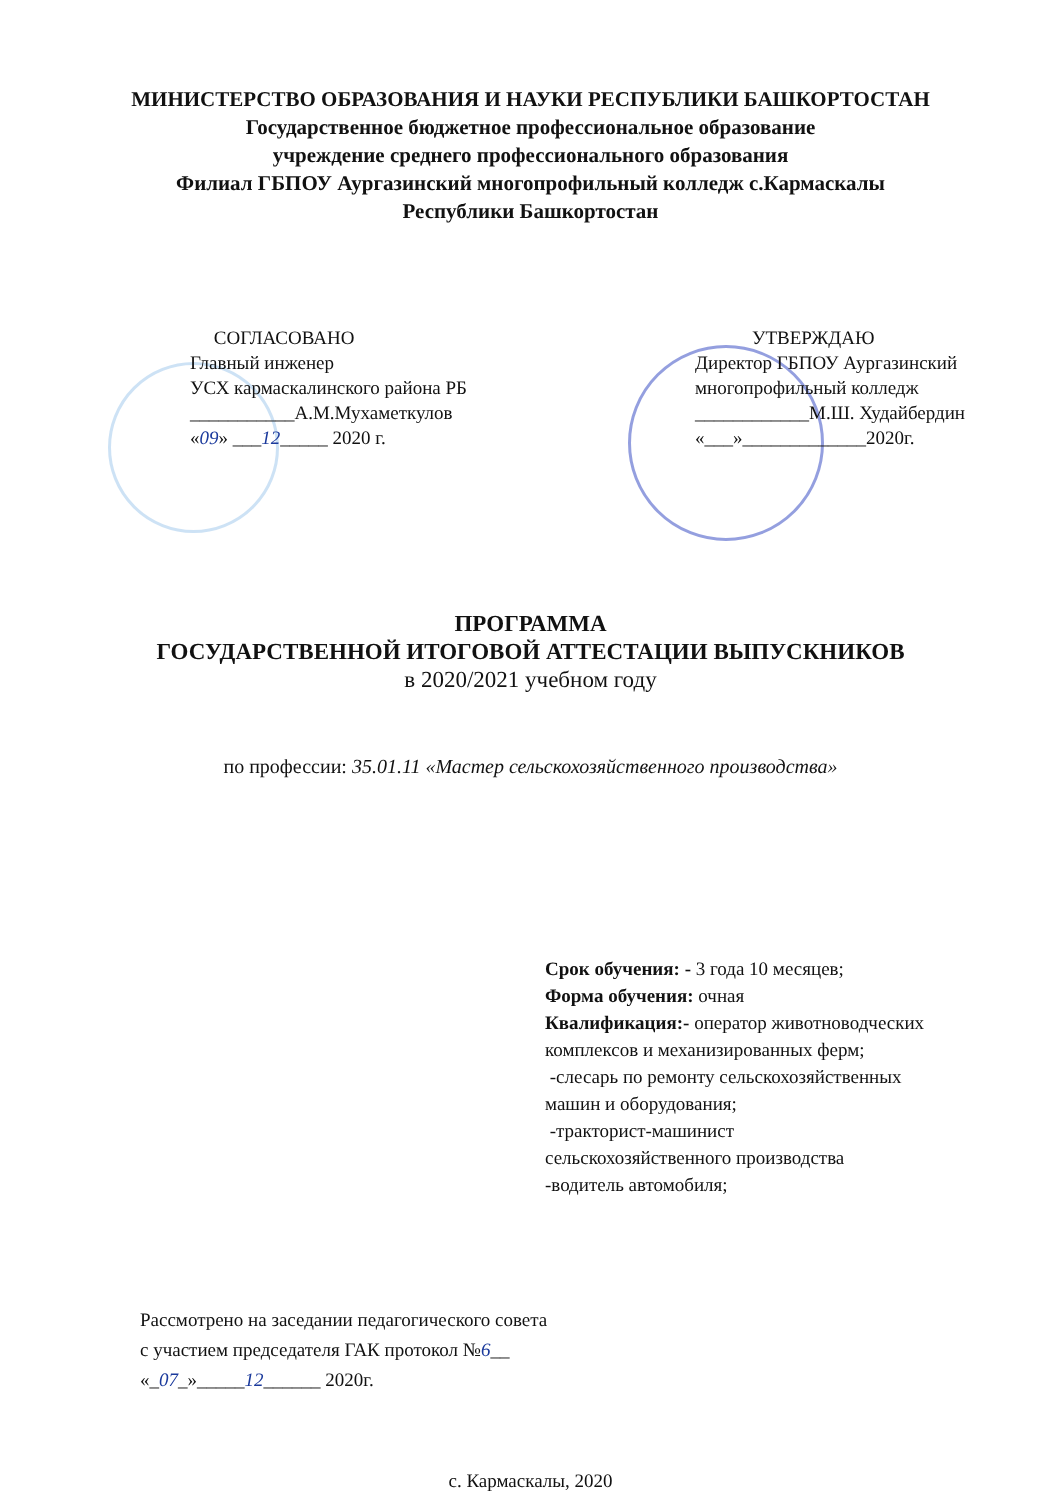МИНИСТЕРСТВО ОБРАЗОВАНИЯ И НАУКИ РЕСПУБЛИКИ БАШКОРТОСТАН
Государственное бюджетное профессиональное образование
учреждение среднего профессионального образования
Филиал ГБПОУ Аургазинский многопрофильный колледж с.Кармаскалы
Республики Башкортостан
СОГЛАСОВАНО
Главный инженер
УСХ кармаскалинского района РБ
___________А.М.Мухаметкулов
«09» ___12_____ 2020 г.
УТВЕРЖДАЮ
Директор ГБПОУ Аургазинский
многопрофильный колледж
____________М.Ш. Худайбердин
«___»_____________2020г.
ПРОГРАММА
ГОСУДАРСТВЕННОЙ ИТОГОВОЙ АТТЕСТАЦИИ ВЫПУСКНИКОВ
в 2020/2021 учебном году
по профессии: 35.01.11 «Мастер сельскохозяйственного производства»
Срок обучения: - 3 года 10 месяцев;
Форма обучения: очная
Квалификация:- оператор животноводческих
комплексов и механизированных ферм;
-слесарь по ремонту сельскохозяйственных
машин и оборудования;
-тракторист-машинист
сельскохозяйственного производства
-водитель автомобиля;
Рассмотрено на заседании педагогического совета
с участием председателя ГАК протокол №6__
«_07_»_____12______ 2020г.
с. Кармаскалы, 2020